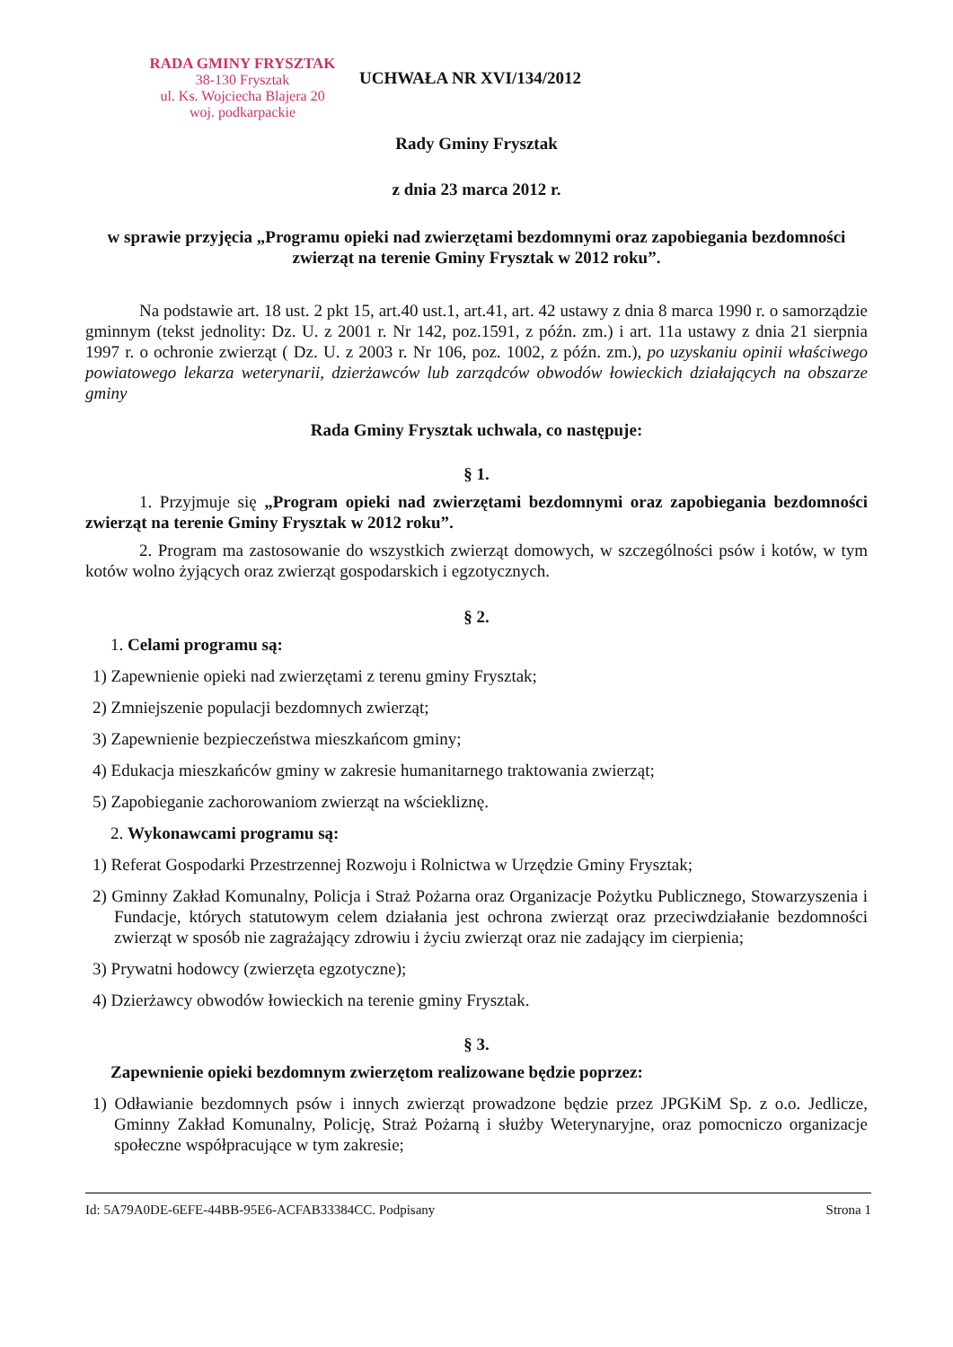RADA GMINY FRYSZTAK
38-130 Frysztak
ul. Ks. Wojciecha Blajera 20
woj. podkarpackie
UCHWAŁA NR XVI/134/2012
Rady Gminy Frysztak
z dnia 23 marca 2012 r.
w sprawie przyjęcia „Programu opieki nad zwierzętami bezdomnymi oraz zapobiegania bezdomności zwierząt na terenie Gminy Frysztak w 2012 roku”.
Na podstawie art. 18 ust. 2 pkt 15, art.40 ust.1, art.41, art. 42 ustawy z dnia 8 marca 1990 r. o samorządzie gminnym (tekst jednolity: Dz. U. z 2001 r. Nr 142, poz.1591, z późn. zm.) i art. 11a ustawy z dnia 21 sierpnia 1997 r. o ochronie zwierząt ( Dz. U. z 2003 r. Nr 106, poz. 1002, z późn. zm.), po uzyskaniu opinii właściwego powiatowego lekarza weterynarii, dzierżawców lub zarządców obwodów łowieckich działających na obszarze gminy
Rada Gminy Frysztak uchwala, co następuje:
§ 1.
1. Przyjmuje się „Program opieki nad zwierzętami bezdomnymi oraz zapobiegania bezdomności zwierząt na terenie Gminy Frysztak w 2012 roku”.
2. Program ma zastosowanie do wszystkich zwierząt domowych, w szczególności psów i kotów, w tym kotów wolno żyjących oraz zwierząt gospodarskich i egzotycznych.
§ 2.
1. Celami programu są:
1) Zapewnienie opieki nad zwierzętami z terenu gminy Frysztak;
2) Zmniejszenie populacji bezdomnych zwierząt;
3) Zapewnienie bezpieczeństwa mieszkańcom gminy;
4) Edukacja mieszkańców gminy w zakresie humanitarnego traktowania zwierząt;
5) Zapobieganie zachorowaniom zwierząt na wściekliznę.
2. Wykonawcami programu są:
1) Referat Gospodarki Przestrzennej Rozwoju i Rolnictwa w Urzędzie Gminy Frysztak;
2) Gminny Zakład Komunalny, Policja i Straż Pożarna oraz Organizacje Pożytku Publicznego, Stowarzyszenia i Fundacje, których statutowym celem działania jest ochrona zwierząt oraz przeciwdziałanie bezdomności zwierząt w sposób nie zagrażający zdrowiu i życiu zwierząt oraz nie zadający im cierpienia;
3) Prywatni hodowcy (zwierzęta egzotyczne);
4) Dzierżawcy obwodów łowieckich na terenie gminy Frysztak.
§ 3.
Zapewnienie opieki bezdomnym zwierzętom realizowane będzie poprzez:
1) Odławianie bezdomnych psów i innych zwierząt prowadzone będzie przez JPGKiM Sp. z o.o. Jedlicze, Gminny Zakład Komunalny, Policję, Straż Pożarną i służby Weterynaryjne, oraz pomocniczo organizacje społeczne współpracujące w tym zakresie;
Id: 5A79A0DE-6EFE-44BB-95E6-ACFAB33384CC. Podpisany Strona 1